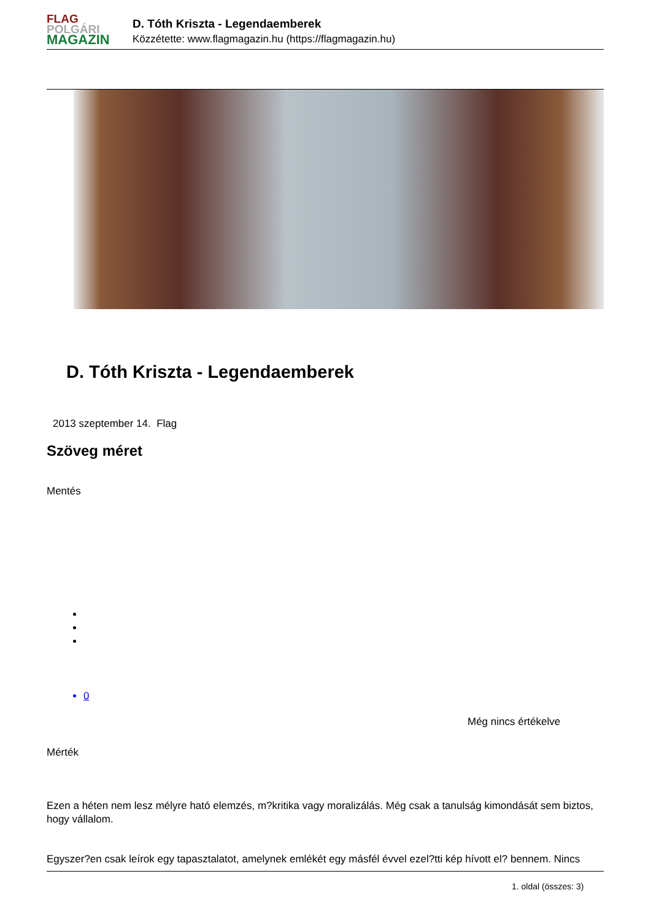FLAG
POLGÁRI
MAGAZIN
D. Tóth Kriszta - Legendaemberek
Közzétette: www.flagmagazin.hu (https://flagmagazin.hu)
D. Tóth Kriszta - Legendaemberek
2013 szeptember 14. Flag
Szöveg méret
Mentés
0
Még nincs értékelve
Mérték
Ezen a héten nem lesz mélyre ható elemzés, m?kritika vagy moralizálás. Még csak a tanulság kimondását sem biztos, hogy vállalom.
Egyszer?en csak leírok egy tapasztalatot, amelynek emlékét egy másfél évvel ezel?tti kép hívott el? bennem. Nincs
1. oldal (összes: 3)